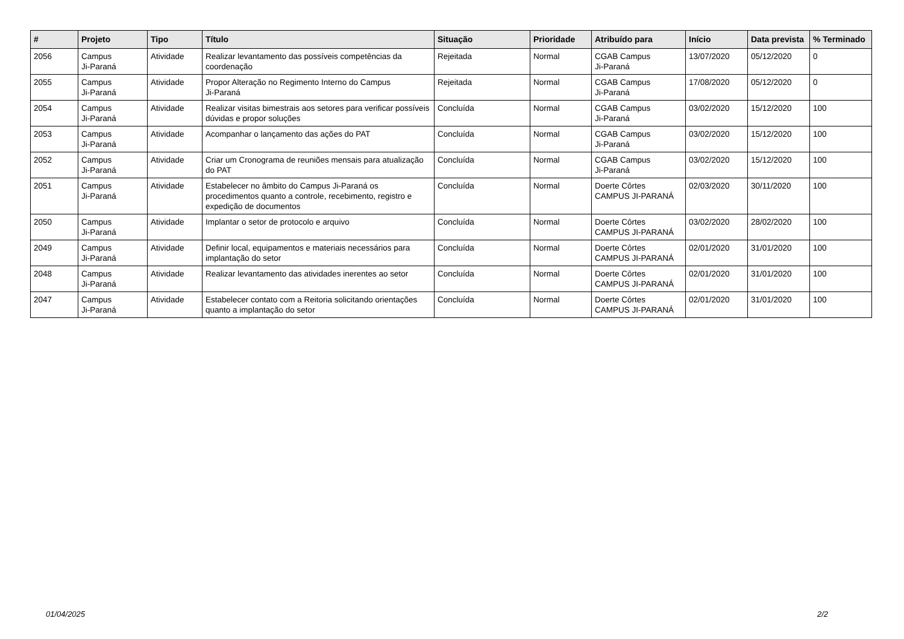| # | Projeto | Tipo | Título | Situação | Prioridade | Atribuído para | Início | Data prevista | % Terminado |
| --- | --- | --- | --- | --- | --- | --- | --- | --- | --- |
| 2056 | Campus Ji-Paraná | Atividade | Realizar levantamento das possíveis competências da coordenação | Rejeitada | Normal | CGAB Campus Ji-Paraná | 13/07/2020 | 05/12/2020 | 0 |
| 2055 | Campus Ji-Paraná | Atividade | Propor Alteração no Regimento Interno do Campus Ji-Paraná | Rejeitada | Normal | CGAB Campus Ji-Paraná | 17/08/2020 | 05/12/2020 | 0 |
| 2054 | Campus Ji-Paraná | Atividade | Realizar visitas bimestrais aos setores para verificar possíveis dúvidas e propor soluções | Concluída | Normal | CGAB Campus Ji-Paraná | 03/02/2020 | 15/12/2020 | 100 |
| 2053 | Campus Ji-Paraná | Atividade | Acompanhar o lançamento das ações do PAT | Concluída | Normal | CGAB Campus Ji-Paraná | 03/02/2020 | 15/12/2020 | 100 |
| 2052 | Campus Ji-Paraná | Atividade | Criar um Cronograma de reuniões mensais para atualização do PAT | Concluída | Normal | CGAB Campus Ji-Paraná | 03/02/2020 | 15/12/2020 | 100 |
| 2051 | Campus Ji-Paraná | Atividade | Estabelecer no âmbito do Campus Ji-Paraná os procedimentos quanto a controle, recebimento, registro e expedição de documentos | Concluída | Normal | Doerte Côrtes CAMPUS JI-PARANÁ | 02/03/2020 | 30/11/2020 | 100 |
| 2050 | Campus Ji-Paraná | Atividade | Implantar o setor de protocolo e arquivo | Concluída | Normal | Doerte Côrtes CAMPUS JI-PARANÁ | 03/02/2020 | 28/02/2020 | 100 |
| 2049 | Campus Ji-Paraná | Atividade | Definir local, equipamentos e materiais necessários para implantação do setor | Concluída | Normal | Doerte Côrtes CAMPUS JI-PARANÁ | 02/01/2020 | 31/01/2020 | 100 |
| 2048 | Campus Ji-Paraná | Atividade | Realizar levantamento das atividades inerentes ao setor | Concluída | Normal | Doerte Côrtes CAMPUS JI-PARANÁ | 02/01/2020 | 31/01/2020 | 100 |
| 2047 | Campus Ji-Paraná | Atividade | Estabelecer contato com a Reitoria solicitando orientações quanto a implantação do setor | Concluída | Normal | Doerte Côrtes CAMPUS JI-PARANÁ | 02/01/2020 | 31/01/2020 | 100 |
01/04/2025 2/2